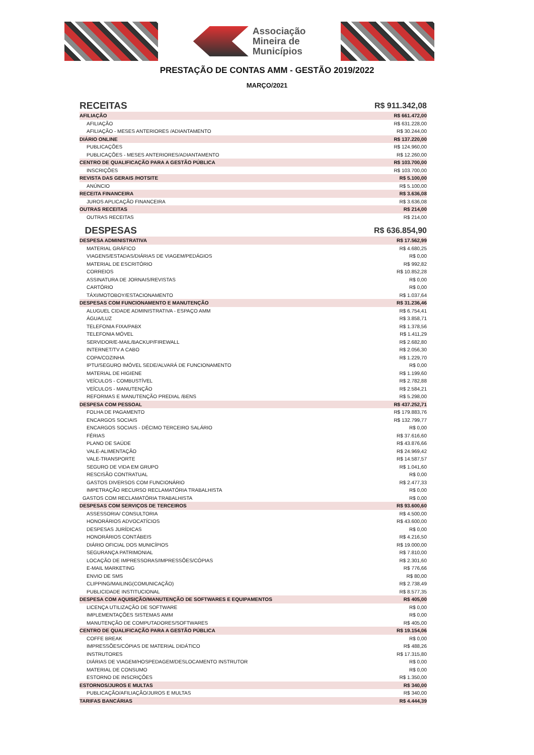Associação
Mineira de
Municípios
PRESTAÇÃO DE CONTAS AMM - GESTÃO 2019/2022
MARÇO/2021
| RECEITAS | R$ 911.342,08 |
| AFILIAÇÃO | R$ 661.472,00 |
| AFILIAÇÃO | R$ 631.228,00 |
| AFILIAÇÃO - MESES ANTERIORES /ADIANTAMENTO | R$ 30.244,00 |
| DIÁRIO ONLINE | R$ 137.220,00 |
| PUBLICAÇÕES | R$ 124.960,00 |
| PUBLICAÇÕES - MESES ANTERIORES/ADIANTAMENTO | R$ 12.260,00 |
| CENTRO DE QUALIFICAÇÃO PARA A GESTÃO PÚBLICA | R$ 103.700,00 |
| INSCRIÇÕES | R$ 103.700,00 |
| REVISTA DAS GERAIS /HOTSITE | R$ 5.100,00 |
| ANÚNCIO | R$ 5.100,00 |
| RECEITA FINANCEIRA | R$ 3.636,08 |
| JUROS APLICAÇÃO FINANCEIRA | R$ 3.636,08 |
| OUTRAS RECEITAS | R$ 214,00 |
| OUTRAS RECEITAS | R$ 214,00 |
| DESPESAS | R$ 636.854,90 |
| DESPESA ADMINISTRATIVA | R$ 17.562,99 |
| MATERIAL GRÁFICO | R$ 4.680,25 |
| VIAGENS/ESTADAS/DIÁRIAS DE VIAGEM/PEDÁGIOS | R$ 0,00 |
| MATERIAL DE ESCRITÓRIO | R$ 992,82 |
| CORREIOS | R$ 10.852,28 |
| ASSINATURA DE JORNAIS/REVISTAS | R$ 0,00 |
| CARTÓRIO | R$ 0,00 |
| TÁXI/MOTOBOY/ESTACIONAMENTO | R$ 1.037,64 |
| DESPESAS COM FUNCIONAMENTO E MANUTENÇÃO | R$ 31.236,46 |
| ALUGUEL CIDADE ADMINISTRATIVA - ESPAÇO AMM | R$ 6.754,41 |
| ÁGUA/LUZ | R$ 3.858,71 |
| TELEFONIA FIXA/PABX | R$ 1.378,56 |
| TELEFONIA MÓVEL | R$ 1.411,29 |
| SERVIDOR/E-MAIL/BACKUP/FIREWALL | R$ 2.682,80 |
| INTERNET/TV A CABO | R$ 2.056,30 |
| COPA/COZINHA | R$ 1.229,70 |
| IPTU/SEGURO IMÓVEL SEDE/ALVARÁ DE FUNCIONAMENTO | R$ 0,00 |
| MATERIAL DE HIGIENE | R$ 1.199,60 |
| VEÍCULOS - COMBUSTÍVEL | R$ 2.782,88 |
| VEÍCULOS - MANUTENÇÃO | R$ 2.584,21 |
| REFORMAS E MANUTENÇÃO PREDIAL /BENS | R$ 5.298,00 |
| DESPESA COM PESSOAL | R$ 437.252,71 |
| FOLHA DE PAGAMENTO | R$ 179.883,76 |
| ENCARGOS SOCIAIS | R$ 132.799,77 |
| ENCARGOS SOCIAIS - DÉCIMO TERCEIRO SALÁRIO | R$ 0,00 |
| FÉRIAS | R$ 37.616,60 |
| PLANO DE SAÚDE | R$ 43.876,66 |
| VALE-ALIMENTAÇÃO | R$ 24.969,42 |
| VALE-TRANSPORTE | R$ 14.587,57 |
| SEGURO DE VIDA EM GRUPO | R$ 1.041,60 |
| RESCISÃO CONTRATUAL | R$ 0,00 |
| GASTOS DIVERSOS COM FUNCIONÁRIO | R$ 2.477,33 |
| IMPETRAÇÃO RECURSO RECLAMATÓRIA TRABALHISTA | R$ 0,00 |
| GASTOS COM RECLAMATÓRIA TRABALHISTA | R$ 0,00 |
| DESPESAS COM SERVIÇOS DE TERCEIROS | R$ 93.600,60 |
| ASSESSORIA/ CONSULTORIA | R$ 4.500,00 |
| HONORÁRIOS ADVOCATÍCIOS | R$ 43.600,00 |
| DESPESAS JURÍDICAS | R$ 0,00 |
| HONORÁRIOS CONTÁBEIS | R$ 4.216,50 |
| DIÁRIO OFICIAL DOS MUNICÍPIOS | R$ 19.000,00 |
| SEGURANÇA PATRIMONIAL | R$ 7.810,00 |
| LOCAÇÃO DE IMPRESSORAS/IMPRESSÕES/CÓPIAS | R$ 2.301,60 |
| E-MAIL MARKETING | R$ 776,66 |
| ENVIO DE SMS | R$ 80,00 |
| CLIPPING/MAILING(COMUNICAÇÃO) | R$ 2.738,49 |
| PUBLICIDADE INSTITUCIONAL | R$ 8.577,35 |
| DESPESA COM AQUISIÇÃO/MANUTENÇÃO DE SOFTWARES E EQUIPAMENTOS | R$ 405,00 |
| LICENÇA UTILIZAÇÃO DE SOFTWARE | R$ 0,00 |
| IMPLEMENTAÇÕES SISTEMAS AMM | R$ 0,00 |
| MANUTENÇÃO DE COMPUTADORES/SOFTWARES | R$ 405,00 |
| CENTRO DE QUALIFICAÇÃO PARA A GESTÃO PÚBLICA | R$ 19.154,06 |
| COFFE BREAK | R$ 0,00 |
| IMPRESSÕES/CÓPIAS DE MATERIAL DIDÁTICO | R$ 488,26 |
| INSTRUTORES | R$ 17.315,80 |
| DIÁRIAS DE VIAGEM/HOSPEDAGEM/DESLOCAMENTO INSTRUTOR | R$ 0,00 |
| MATERIAL DE CONSUMO | R$ 0,00 |
| ESTORNO DE INSCRIÇÕES | R$ 1.350,00 |
| ESTORNOS/JUROS E MULTAS | R$ 340,00 |
| PUBLICAÇÃO/AFILIAÇÃO/JUROS E MULTAS | R$ 340,00 |
| TARIFAS BANCÁRIAS | R$ 4.444,39 |